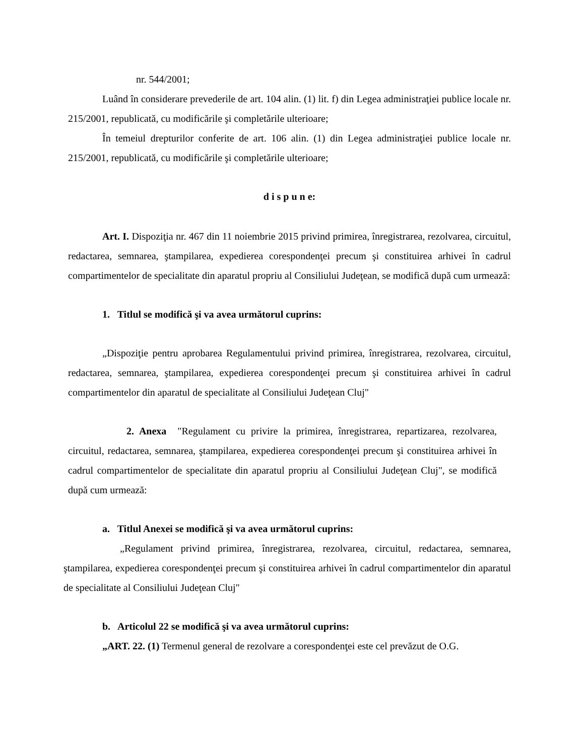nr. 544/2001;
Luând în considerare prevederile de art. 104 alin. (1) lit. f) din Legea administraţiei publice locale nr. 215/2001, republicată, cu modificările şi completările ulterioare;
În temeiul drepturilor conferite de art. 106 alin. (1) din Legea administraţiei publice locale nr. 215/2001, republicată, cu modificările şi completările ulterioare;
d i s p u n e:
Art. I. Dispoziţia nr. 467 din 11 noiembrie 2015 privind primirea, înregistrarea, rezolvarea, circuitul, redactarea, semnarea, ştampilarea, expedierea corespondenţei precum şi constituirea arhivei în cadrul compartimentelor de specialitate din aparatul propriu al Consiliului Judeţean, se modifică după cum urmează:
1. Titlul se modifică şi va avea următorul cuprins:
„Dispoziţie pentru aprobarea Regulamentului privind primirea, înregistrarea, rezolvarea, circuitul, redactarea, semnarea, ştampilarea, expedierea corespondenţei precum şi constituirea arhivei în cadrul compartimentelor din aparatul de specialitate al Consiliului Judeţean Cluj"
2. Anexa "Regulament cu privire la primirea, înregistrarea, repartizarea, rezolvarea, circuitul, redactarea, semnarea, ştampilarea, expedierea corespondenţei precum şi constituirea arhivei în cadrul compartimentelor de specialitate din aparatul propriu al Consiliului Judeţean Cluj", se modifică după cum urmează:
a. Titlul Anexei se modifică şi va avea următorul cuprins:
„Regulament privind primirea, înregistrarea, rezolvarea, circuitul, redactarea, semnarea, ştampilarea, expedierea corespondenţei precum şi constituirea arhivei în cadrul compartimentelor din aparatul de specialitate al Consiliului Judeţean Cluj"
b. Articolul 22 se modifică şi va avea următorul cuprins:
„ART. 22. (1) Termenul general de rezolvare a corespondenţei este cel prevăzut de O.G.